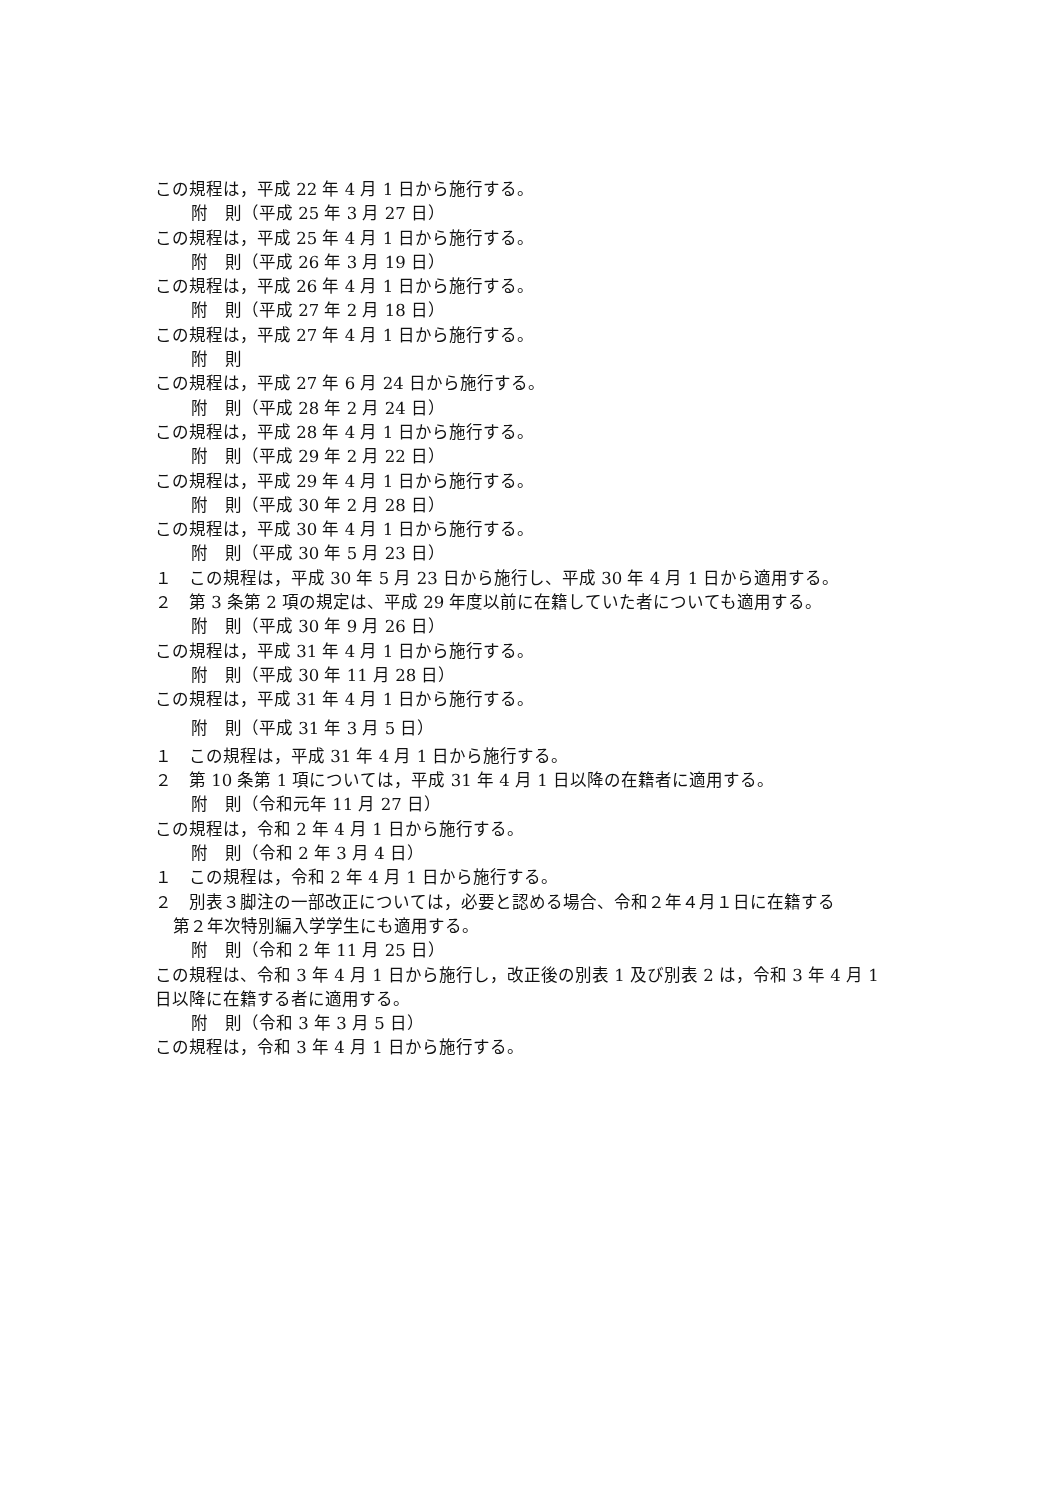この規程は，平成 22 年 4 月 1 日から施行する。
附　則（平成 25 年 3 月 27 日）
この規程は，平成 25 年 4 月 1 日から施行する。
附　則（平成 26 年 3 月 19 日）
この規程は，平成 26 年 4 月 1 日から施行する。
附　則（平成 27 年 2 月 18 日）
この規程は，平成 27 年 4 月 1 日から施行する。
附　則
この規程は，平成 27 年 6 月 24 日から施行する。
附　則（平成 28 年 2 月 24 日）
この規程は，平成 28 年 4 月 1 日から施行する。
附　則（平成 29 年 2 月 22 日）
この規程は，平成 29 年 4 月 1 日から施行する。
附　則（平成 30 年 2 月 28 日）
この規程は，平成 30 年 4 月 1 日から施行する。
附　則（平成 30 年 5 月 23 日）
１　この規程は，平成 30 年 5 月 23 日から施行し、平成 30 年 4 月 1 日から適用する。
２　第 3 条第 2 項の規定は、平成 29 年度以前に在籍していた者についても適用する。
附　則（平成 30 年 9 月 26 日）
この規程は，平成 31 年 4 月 1 日から施行する。
附　則（平成 30 年 11 月 28 日）
この規程は，平成 31 年 4 月 1 日から施行する。
附　則（平成 31 年 3 月 5 日）
１　この規程は，平成 31 年 4 月 1 日から施行する。
２　第 10 条第 1 項については，平成 31 年 4 月 1 日以降の在籍者に適用する。
附　則（令和元年 11 月 27 日）
この規程は，令和 2 年 4 月 1 日から施行する。
附　則（令和 2 年 3 月 4 日）
１　この規程は，令和 2 年 4 月 1 日から施行する。
２　別表３脚注の一部改正については，必要と認める場合、令和２年４月１日に在籍する
第２年次特別編入学学生にも適用する。
附　則（令和 2 年 11 月 25 日）
この規程は、令和 3 年 4 月 1 日から施行し，改正後の別表 1 及び別表 2 は，令和 3 年 4 月 1
日以降に在籍する者に適用する。
附　則（令和 3 年 3 月 5 日）
この規程は，令和 3 年 4 月 1 日から施行する。